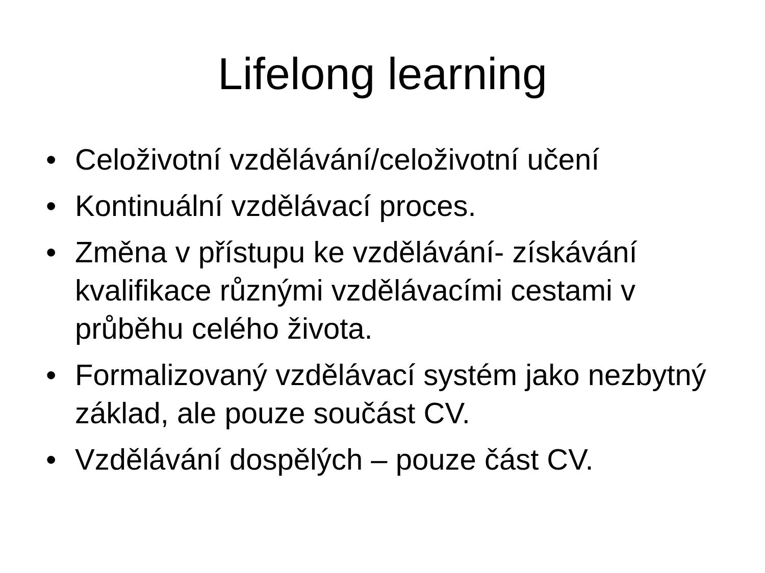Lifelong learning
• Celoživotní vzdělávání/celoživotní učení
• Kontinuální vzdělávací proces.
• Změna v přístupu ke vzdělávání- získávání kvalifikace různými vzdělávacími cestami v průběhu celého života.
• Formalizovaný vzdělávací systém jako nezbytný základ, ale pouze součást CV.
• Vzdělávání dospělých – pouze část CV.